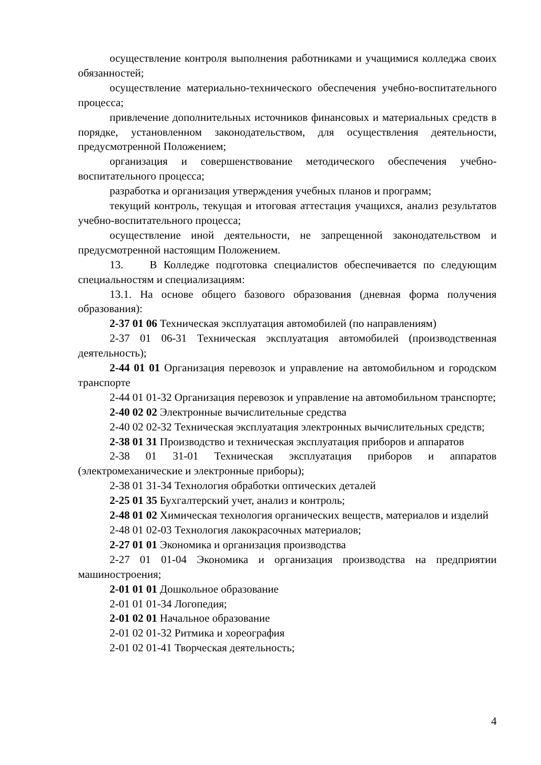осуществление контроля выполнения работниками и учащимися колледжа своих обязанностей;
осуществление материально-технического обеспечения учебно-воспитательного процесса;
привлечение дополнительных источников финансовых и материальных средств в порядке, установленном законодательством, для осуществления деятельности, предусмотренной Положением;
организация и совершенствование методического обеспечения учебно-воспитательного процесса;
разработка и организация утверждения учебных планов и программ;
текущий контроль, текущая и итоговая аттестация учащихся, анализ результатов учебно-воспитательного процесса;
осуществление иной деятельности, не запрещенной законодательством и предусмотренной настоящим Положением.
13. В Колледже подготовка специалистов обеспечивается по следующим специальностям и специализациям:
13.1. На основе общего базового образования (дневная форма получения образования):
2-37 01 06 Техническая эксплуатация автомобилей (по направлениям)
2-37 01 06-31 Техническая эксплуатация автомобилей (производственная деятельность);
2-44 01 01 Организация перевозок и управление на автомобильном и городском транспорте
2-44 01 01-32 Организация перевозок и управление на автомобильном транспорте;
2-40 02 02 Электронные вычислительные средства
2-40 02 02-32 Техническая эксплуатация электронных вычислительных средств;
2-38 01 31 Производство и техническая эксплуатация приборов и аппаратов
2-38 01 31-01 Техническая эксплуатация приборов и аппаратов (электромеханические и электронные приборы);
2-38 01 31-34 Технология обработки оптических деталей
2-25 01 35 Бухгалтерский учет, анализ и контроль;
2-48 01 02 Химическая технология органических веществ, материалов и изделий
2-48 01 02-03 Технология лакокрасочных материалов;
2-27 01 01 Экономика и организация производства
2-27 01 01-04 Экономика и организация производства на предприятии машиностроения;
2-01 01 01 Дошкольное образование
2-01 01 01-34 Логопедия;
2-01 02 01 Начальное образование
2-01 02 01-32 Ритмика и хореография
2-01 02 01-41 Творческая деятельность;
4